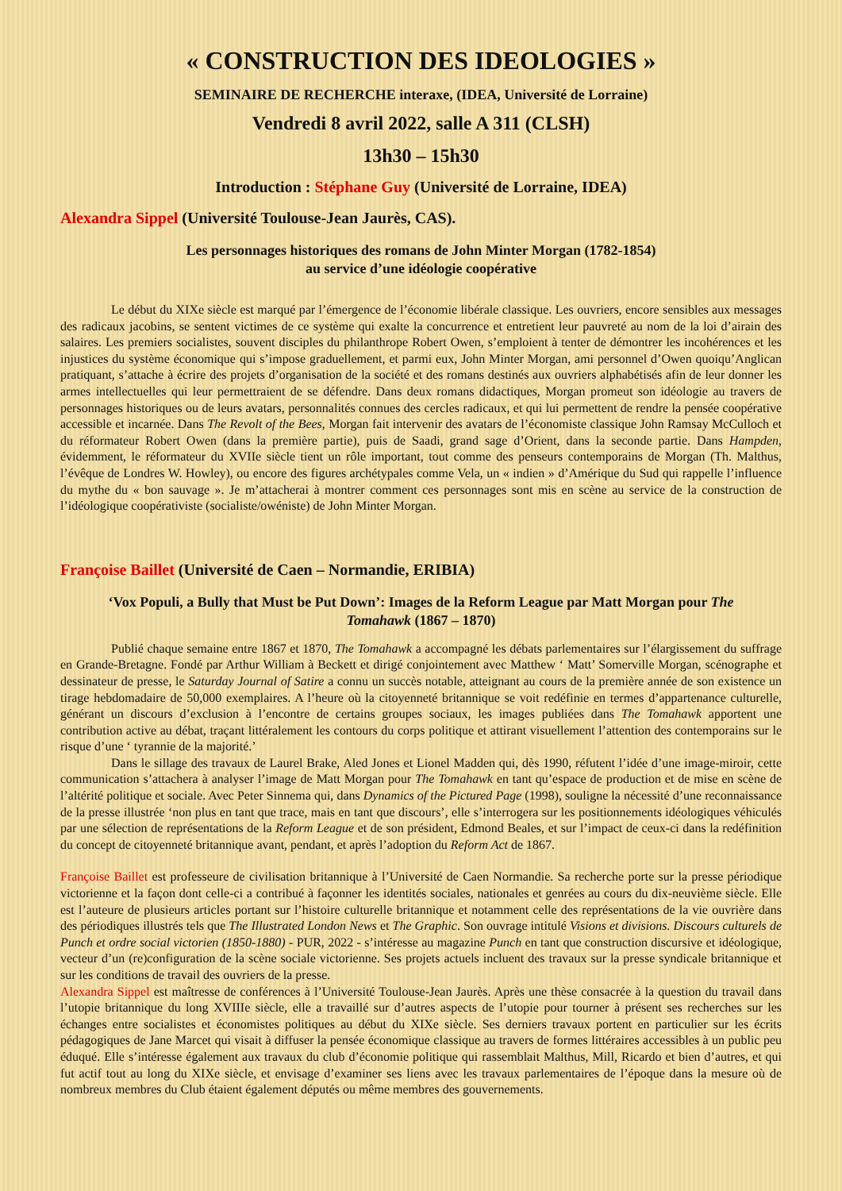« CONSTRUCTION DES IDEOLOGIES »
SEMINAIRE DE RECHERCHE interaxe, (IDEA, Université de Lorraine)
Vendredi 8 avril 2022, salle A 311 (CLSH)
13h30 – 15h30
Introduction : Stéphane Guy (Université de Lorraine, IDEA)
Alexandra Sippel (Université Toulouse-Jean Jaurès, CAS).
Les personnages historiques des romans de John Minter Morgan (1782-1854)
au service d’une idéologie coopérative
Le début du XIXe siècle est marqué par l’émergence de l’économie libérale classique. Les ouvriers, encore sensibles aux messages des radicaux jacobins, se sentent victimes de ce système qui exalte la concurrence et entretient leur pauvreté au nom de la loi d’airain des salaires. Les premiers socialistes, souvent disciples du philanthrope Robert Owen, s’emploient à tenter de démontrer les incohérences et les injustices du système économique qui s’impose graduellement, et parmi eux, John Minter Morgan, ami personnel d’Owen quoiqu’Anglican pratiquant, s’attache à écrire des projets d’organisation de la société et des romans destinés aux ouvriers alphabétisés afin de leur donner les armes intellectuelles qui leur permettraient de se défendre. Dans deux romans didactiques, Morgan promeut son idéologie au travers de personnages historiques ou de leurs avatars, personnalités connues des cercles radicaux, et qui lui permettent de rendre la pensée coopérative accessible et incarnée. Dans The Revolt of the Bees, Morgan fait intervenir des avatars de l’économiste classique John Ramsay McCulloch et du réformateur Robert Owen (dans la première partie), puis de Saadi, grand sage d’Orient, dans la seconde partie. Dans Hampden, évidemment, le réformateur du XVIIe siècle tient un rôle important, tout comme des penseurs contemporains de Morgan (Th. Malthus, l’évêque de Londres W. Howley), ou encore des figures archétypales comme Vela, un « indien » d’Amérique du Sud qui rappelle l’influence du mythe du « bon sauvage ». Je m’attacherai à montrer comment ces personnages sont mis en scène au service de la construction de l’idéologique coopérativiste (socialiste/owéniste) de John Minter Morgan.
Françoise Baillet (Université de Caen – Normandie, ERIBIA)
‘Vox Populi, a Bully that Must be Put Down’: Images de la Reform League par Matt Morgan pour The Tomahawk (1867 – 1870)
Publié chaque semaine entre 1867 et 1870, The Tomahawk a accompagné les débats parlementaires sur l’élargissement du suffrage en Grande-Bretagne. Fondé par Arthur William à Beckett et dirigé conjointement avec Matthew ‘ Matt’ Somerville Morgan, scénographe et dessinateur de presse, le Saturday Journal of Satire a connu un succès notable, atteignant au cours de la première année de son existence un tirage hebdomadaire de 50,000 exemplaires. A l’heure où la citoyenneté britannique se voit redéfinie en termes d’appartenance culturelle, générant un discours d’exclusion à l’encontre de certains groupes sociaux, les images publiées dans The Tomahawk apportent une contribution active au débat, traçant littéralement les contours du corps politique et attirant visuellement l’attention des contemporains sur le risque d’une ‘ tyrannie de la majorité.’
Dans le sillage des travaux de Laurel Brake, Aled Jones et Lionel Madden qui, dès 1990, réfutent l’idée d’une image-miroir, cette communication s’attachera à analyser l’image de Matt Morgan pour The Tomahawk en tant qu’espace de production et de mise en scène de l’altérité politique et sociale. Avec Peter Sinnema qui, dans Dynamics of the Pictured Page (1998), souligne la nécessité d’une reconnaissance de la presse illustrée ‘non plus en tant que trace, mais en tant que discours’, elle s’interrogera sur les positionnements idéologiques véhiculés par une sélection de représentations de la Reform League et de son président, Edmond Beales, et sur l’impact de ceux-ci dans la redéfinition du concept de citoyenneté britannique avant, pendant, et après l’adoption du Reform Act de 1867.
Françoise Baillet est professeure de civilisation britannique à l’Université de Caen Normandie. Sa recherche porte sur la presse périodique victorienne et la façon dont celle-ci a contribué à façonner les identités sociales, nationales et genrées au cours du dix-neuvième siècle. Elle est l’auteure de plusieurs articles portant sur l’histoire culturelle britannique et notamment celle des représentations de la vie ouvrière dans des périodiques illustrés tels que The Illustrated London News et The Graphic. Son ouvrage intitulé Visions et divisions. Discours culturels de Punch et ordre social victorien (1850-1880) - PUR, 2022 - s’intéresse au magazine Punch en tant que construction discursive et idéologique, vecteur d’un (re)configuration de la scène sociale victorienne. Ses projets actuels incluent des travaux sur la presse syndicale britannique et sur les conditions de travail des ouvriers de la presse.
Alexandra Sippel est maîtresse de conférences à l’Université Toulouse-Jean Jaurès. Après une thèse consacrée à la question du travail dans l’utopie britannique du long XVIIIe siècle, elle a travaillé sur d’autres aspects de l’utopie pour tourner à présent ses recherches sur les échanges entre socialistes et économistes politiques au début du XIXe siècle. Ses derniers travaux portent en particulier sur les écrits pédagogiques de Jane Marcet qui visait à diffuser la pensée économique classique au travers de formes littéraires accessibles à un public peu éduqué. Elle s’intéresse également aux travaux du club d’économie politique qui rassemblait Malthus, Mill, Ricardo et bien d’autres, et qui fut actif tout au long du XIXe siècle, et envisage d’examiner ses liens avec les travaux parlementaires de l’époque dans la mesure où de nombreux membres du Club étaient également députés ou même membres des gouvernements.